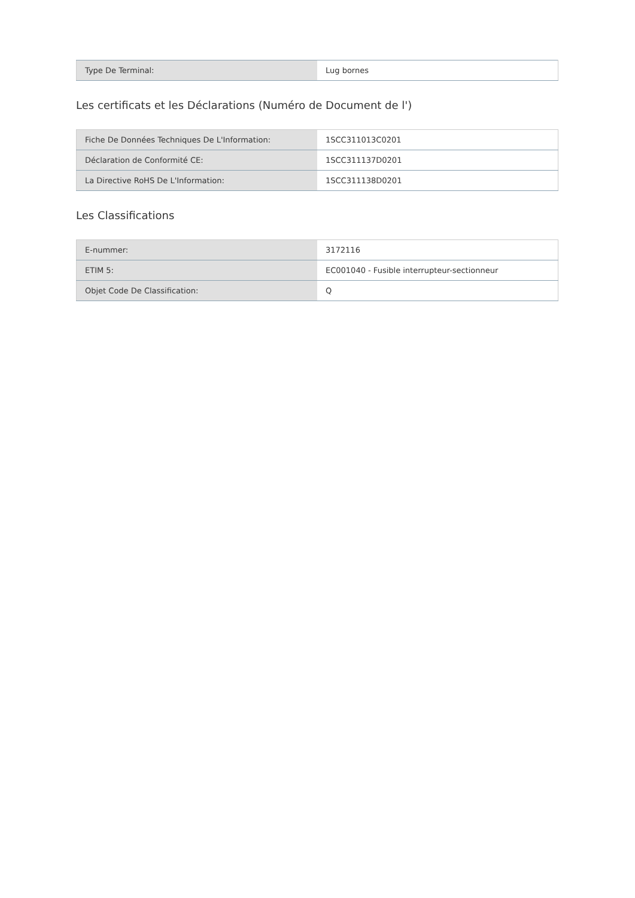| Type De Terminal: | Lug bornes |
Les certificats et les Déclarations (Numéro de Document de l')
| Fiche De Données Techniques De L'Information: | 1SCC311013C0201 |
| Déclaration de Conformité CE: | 1SCC311137D0201 |
| La Directive RoHS De L'Information: | 1SCC311138D0201 |
Les Classifications
| E-nummer: | 3172116 |
| ETIM 5: | EC001040 - Fusible interrupteur-sectionneur |
| Objet Code De Classification: | Q |